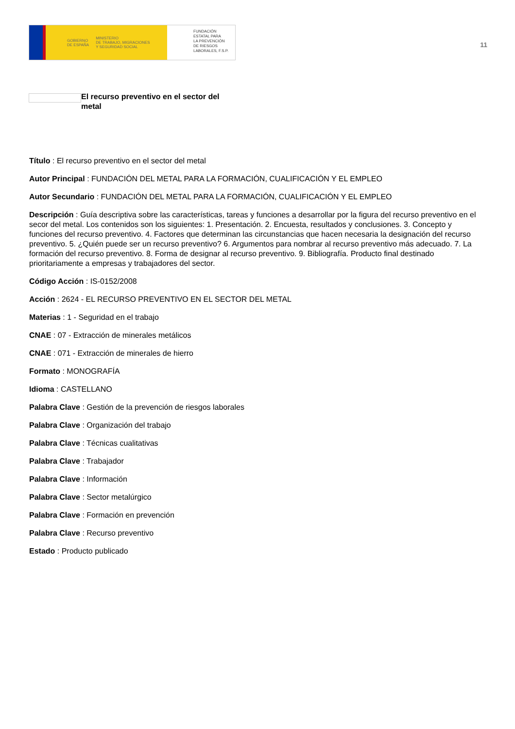GOBIERNO
DE ESPAÑA MINISTERIO
DE TRABAJO, MIGRACIONES
Y SEGURIDAD SOCIAL
FUNDACIÓN
ESTATAL PARA
LA PREVENCIÓN
DE RIESGOS
LABORALES, F.S.P.
11
El recurso preventivo en el sector del metal
Título : El recurso preventivo en el sector del metal
Autor Principal : FUNDACIÓN DEL METAL PARA LA FORMACIÓN, CUALIFICACIÓN Y EL EMPLEO
Autor Secundario : FUNDACIÓN DEL METAL PARA LA FORMACIÓN, CUALIFICACIÓN Y EL EMPLEO
Descripción : Guía descriptiva sobre las características, tareas y funciones a desarrollar por la figura del recurso preventivo en el secor del metal. Los contenidos son los siguientes: 1. Presentación. 2. Encuesta, resultados y conclusiones. 3. Concepto y funciones del recurso preventivo. 4. Factores que determinan las circunstancias que hacen necesaria la designación del recurso preventivo. 5. ¿Quién puede ser un recurso preventivo? 6. Argumentos para nombrar al recurso preventivo más adecuado. 7. La formación del recurso preventivo. 8. Forma de designar al recurso preventivo. 9. Bibliografía. Producto final destinado prioritariamente a empresas y trabajadores del sector.
Código Acción : IS-0152/2008
Acción : 2624 - EL RECURSO PREVENTIVO EN EL SECTOR DEL METAL
Materias : 1 - Seguridad en el trabajo
CNAE : 07 - Extracción de minerales metálicos
CNAE : 071 - Extracción de minerales de hierro
Formato : MONOGRAFÍA
Idioma : CASTELLANO
Palabra Clave : Gestión de la prevención de riesgos laborales
Palabra Clave : Organización del trabajo
Palabra Clave : Técnicas cualitativas
Palabra Clave : Trabajador
Palabra Clave : Información
Palabra Clave : Sector metalúrgico
Palabra Clave : Formación en prevención
Palabra Clave : Recurso preventivo
Estado : Producto publicado